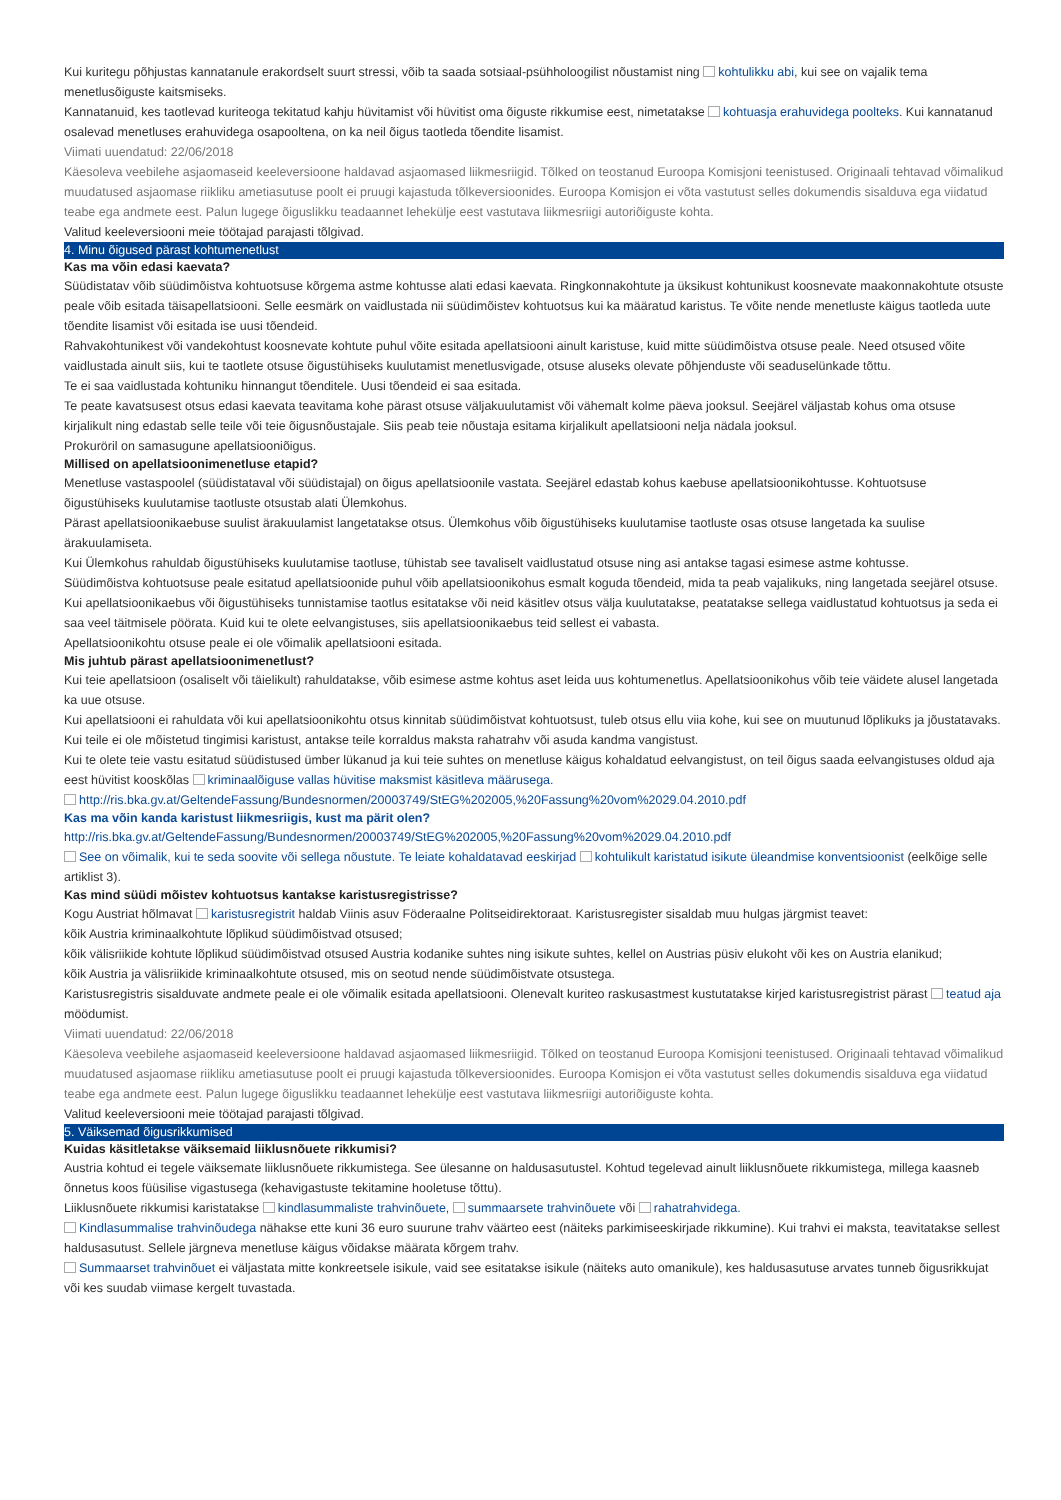Kui kuritegu põhjustas kannatanule erakordselt suurt stressi, võib ta saada sotsiaal-psühholoogilist nõustamist ning kohtulikku abi, kui see on vajalik tema menetlusõiguste kaitsmiseks.
Kannatanuid, kes taotlevad kuriteoga tekitatud kahju hüvitamist või hüvitist oma õiguste rikkumise eest, nimetatakse kohtuasja erahuvidega poolteks. Kui kannatanud osalevad menetluses erahuvidega osapooltena, on ka neil õigus taotleda tõendite lisamist.
Viimati uuendatud: 22/06/2018
Käesoleva veebilehe asjaomaseid keeleversioone haldavad asjaomased liikmesriigid. Tõlked on teostanud Euroopa Komisjoni teenistused. Originaali tehtavad võimalikud muudatused asjaomase riikliku ametiasutuse poolt ei pruugi kajastuda tõlkeversioonides. Euroopa Komisjon ei võta vastutust selles dokumendis sisalduva ega viidatud teabe ega andmete eest. Palun lugege õiguslikku teadaannet lehekülje eest vastutava liikmesriigi autoriõiguste kohta.
Valitud keeleversiooni meie töötajad parajasti tõlgivad.
4. Minu õigused pärast kohtumenetlust
Kas ma võin edasi kaevata?
Süüdistatav võib süüdimõistva kohtuotsuse kõrgema astme kohtusse alati edasi kaevata. Ringkonnakohtute ja üksikust kohtunikust koosnevate maakonnakohtute otsuste peale võib esitada täisapellatsiooni. Selle eesmärk on vaidlustada nii süüdimõistev kohtuotsus kui ka määratud karistus. Te võite nende menetluste käigus taotleda uute tõendite lisamist või esitada ise uusi tõendeid.
Rahvakohtunikest või vandekohtust koosnevate kohtute puhul võite esitada apellatsiooni ainult karistuse, kuid mitte süüdimõistva otsuse peale. Need otsused võite vaidlustada ainult siis, kui te taotlete otsuse õigustühiseks kuulutamist menetlusvigade, otsuse aluseks olevate põhjenduste või seaduselünkade tõttu.
Te ei saa vaidlustada kohtuniku hinnangut tõenditele. Uusi tõendeid ei saa esitada.
Te peate kavatsusest otsus edasi kaevata teavitama kohe pärast otsuse väljakuulutamist või vähemalt kolme päeva jooksul. Seejärel väljastab kohus oma otsuse kirjalikult ning edastab selle teile või teie õigusnõustajale. Siis peab teie nõustaja esitama kirjalikult apellatsiooni nelja nädala jooksul.
Prokuröril on samasugune apellatsiooniõigus.
Millised on apellatsioonimenetluse etapid?
Menetluse vastaspoolel (süüdistataval või süüdistajal) on õigus apellatsioonile vastata. Seejärel edastab kohus kaebuse apellatsioonikohtusse. Kohtuotsuse õigustühiseks kuulutamise taotluste otsustab alati Ülemkohus.
Pärast apellatsioonikaebuse suulist ärakuulamist langetatakse otsus. Ülemkohus võib õigustühiseks kuulutamise taotluste osas otsuse langetada ka suulise ärakuulamiseta.
Kui Ülemkohus rahuldab õigustühiseks kuulutamise taotluse, tühistab see tavaliselt vaidlustatud otsuse ning asi antakse tagasi esimese astme kohtusse.
Süüdimõistva kohtuotsuse peale esitatud apellatsioonide puhul võib apellatsioonikohus esmalt koguda tõendeid, mida ta peab vajalikuks, ning langetada seejärel otsuse.
Kui apellatsioonikaebus või õigustühiseks tunnistamise taotlus esitatakse või neid käsitlev otsus välja kuulutatakse, peatatakse sellega vaidlustatud kohtuotsus ja seda ei saa veel täitmisele pöörata. Kuid kui te olete eelvangistuses, siis apellatsioonikaebus teid sellest ei vabasta.
Apellatsioonikohtu otsuse peale ei ole võimalik apellatsiooni esitada.
Mis juhtub pärast apellatsioonimenetlust?
Kui teie apellatsioon (osaliselt või täielikult) rahuldatakse, võib esimese astme kohtus aset leida uus kohtumenetlus. Apellatsioonikohus võib teie väidete alusel langetada ka uue otsuse.
Kui apellatsiooni ei rahuldata või kui apellatsioonikohtu otsus kinnitab süüdimõistvat kohtuotsust, tuleb otsus ellu viia kohe, kui see on muutunud lõplikuks ja jõustatavaks.
Kui teile ei ole mõistetud tingimisi karistust, antakse teile korraldus maksta rahatrahv või asuda kandma vangistust.
Kui te olete teie vastu esitatud süüdistused ümber lükanud ja kui teie suhtes on menetluse käigus kohaldatud eelvangistust, on teil õigus saada eelvangistuses oldud aja eest hüvitist kooskõlas kriminaalõiguse vallas hüvitise maksmist käsitleva määrusega.
http://ris.bka.gv.at/GeltendeFassung/Bundesnormen/20003749/StEG%202005,%20Fassung%20vom%2029.04.2010.pdf
Kas ma võin kanda karistust liikmesriigis, kust ma pärit olen?
http://ris.bka.gv.at/GeltendeFassung/Bundesnormen/20003749/StEG%202005,%20Fassung%20vom%2029.04.2010.pdf
See on võimalik, kui te seda soovite või sellega nõustute. Te leiate kohaldatavad eeskirjad kohtulikult karistatud isikute üleandmise konventsioonist (eelkõige selle artiklist 3).
Kas mind süüdi mõistev kohtuotsus kantakse karistusregistrisse?
Kogu Austriat hõlmavat karistusregistrit haldab Viinis asuv Föderaalne Politseidirektoraat. Karistusregister sisaldab muu hulgas järgmist teavet:
kõik Austria kriminaalkohtute lõplikud süüdimõistvad otsused;
kõik välisriikide kohtute lõplikud süüdimõistvad otsused Austria kodanike suhtes ning isikute suhtes, kellel on Austrias püsiv elukoht või kes on Austria elanikud;
kõik Austria ja välisriikide kriminaalkohtute otsused, mis on seotud nende süüdimõistvate otsustega.
Karistusregistris sisalduvate andmete peale ei ole võimalik esitada apellatsiooni. Olenevalt kuriteo raskusastmest kustutatakse kirjed karistusregistrist pärast teatud aja möödumist.
Viimati uuendatud: 22/06/2018
Käesoleva veebilehe asjaomaseid keeleversioone haldavad asjaomased liikmesriigid. Tõlked on teostanud Euroopa Komisjoni teenistused. Originaali tehtavad võimalikud muudatused asjaomase riikliku ametiasutuse poolt ei pruugi kajastuda tõlkeversioonides. Euroopa Komisjon ei võta vastutust selles dokumendis sisalduva ega viidatud teabe ega andmete eest. Palun lugege õiguslikku teadaannet lehekülje eest vastutava liikmesriigi autoriõiguste kohta.
Valitud keeleversiooni meie töötajad parajasti tõlgivad.
5. Väiksemad õigusrikkumised
Kuidas käsitletakse väiksemaid liiklusnõuete rikkumisi?
Austria kohtud ei tegele väiksemate liiklusnõuete rikkumistega. See ülesanne on haldusasutustel. Kohtud tegelevad ainult liiklusnõuete rikkumistega, millega kaasneb õnnetus koos füüsilise vigastusega (kehavigastuste tekitamine hooletuse tõttu).
Liiklusnõuete rikkumisi karistatakse kindlasummaliste trahvinõuete, summaarsete trahvinõuete või rahatrahvidega.
Kindlasummalise trahvinõudega nähakse ette kuni 36 euro suurune trahv väärteo eest (näiteks parkimiseeskirjade rikkumine). Kui trahvi ei maksta, teavitatakse sellest haldusasutust. Sellele järgneva menetluse käigus võidakse määrata kõrgem trahv.
Summaarset trahvinõuet ei väljastata mitte konkreetsele isikule, vaid see esitatakse isikule (näiteks auto omanikule), kes haldusasutuse arvates tunneb õigusrikkujat või kes suudab viimase kergelt tuvastada.